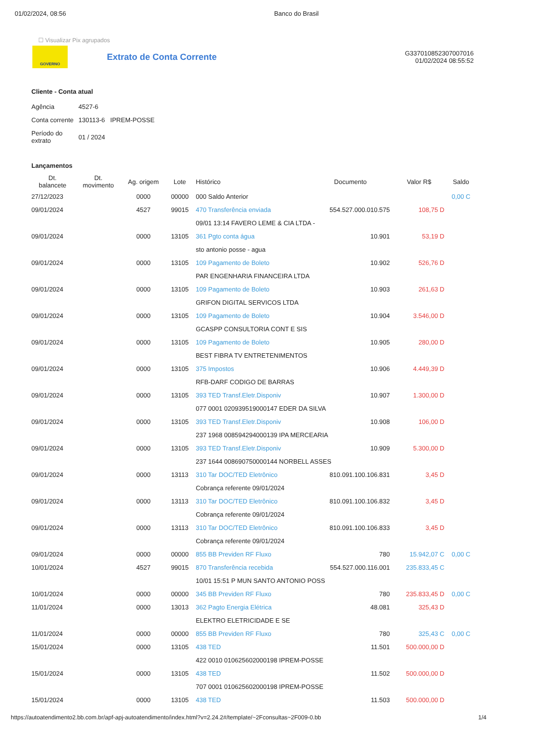01/02/2024, 08:56 Banco do Brasil
☐ Visualizar Pix agrupados
GOVERNO
Extrato de Conta Corrente
G337010852307007016
01/02/2024 08:55:52
Cliente - Conta atual
| Agência | 4527-6 |
| Conta corrente | 130113-6 IPREM-POSSE |
| Período do extrato | 01 / 2024 |
Lançamentos
| Dt. balancete | Dt. movimento | Ag. origem | Lote | Histórico | Documento | Valor R$ | Saldo |
| --- | --- | --- | --- | --- | --- | --- | --- |
| 27/12/2023 | | 0000 | 00000 | 000 Saldo Anterior | | | 0,00 C |
| 09/01/2024 | | 4527 | 99015 | 470 Transferência enviada | 554.527.000.010.575 | 108,75 D | |
| | | | | 09/01 13:14 FAVERO LEME & CIA LTDA - | | | |
| 09/01/2024 | | 0000 | 13105 | 361 Pgto conta água | 10.901 | 53,19 D | |
| | | | | sto antonio posse - agua | | | |
| 09/01/2024 | | 0000 | 13105 | 109 Pagamento de Boleto | 10.902 | 526,76 D | |
| | | | | PAR ENGENHARIA FINANCEIRA LTDA | | | |
| 09/01/2024 | | 0000 | 13105 | 109 Pagamento de Boleto | 10.903 | 261,63 D | |
| | | | | GRIFON DIGITAL SERVICOS LTDA | | | |
| 09/01/2024 | | 0000 | 13105 | 109 Pagamento de Boleto | 10.904 | 3.546,00 D | |
| | | | | GCASPP CONSULTORIA CONT E SIS | | | |
| 09/01/2024 | | 0000 | 13105 | 109 Pagamento de Boleto | 10.905 | 280,00 D | |
| | | | | BEST FIBRA TV ENTRETENIMENTOS | | | |
| 09/01/2024 | | 0000 | 13105 | 375 Impostos | 10.906 | 4.449,39 D | |
| | | | | RFB-DARF CODIGO DE BARRAS | | | |
| 09/01/2024 | | 0000 | 13105 | 393 TED Transf.Eletr.Disponiv | 10.907 | 1.300,00 D | |
| | | | | 077 0001 020939519000147 EDER DA SILVA | | | |
| 09/01/2024 | | 0000 | 13105 | 393 TED Transf.Eletr.Disponiv | 10.908 | 106,00 D | |
| | | | | 237 1968 008594294000139 IPA MERCEARIA | | | |
| 09/01/2024 | | 0000 | 13105 | 393 TED Transf.Eletr.Disponiv | 10.909 | 5.300,00 D | |
| | | | | 237 1644 008690750000144 NORBELL ASSES | | | |
| 09/01/2024 | | 0000 | 13113 | 310 Tar DOC/TED Eletrônico | 810.091.100.106.831 | 3,45 D | |
| | | | | Cobrança referente 09/01/2024 | | | |
| 09/01/2024 | | 0000 | 13113 | 310 Tar DOC/TED Eletrônico | 810.091.100.106.832 | 3,45 D | |
| | | | | Cobrança referente 09/01/2024 | | | |
| 09/01/2024 | | 0000 | 13113 | 310 Tar DOC/TED Eletrônico | 810.091.100.106.833 | 3,45 D | |
| | | | | Cobrança referente 09/01/2024 | | | |
| 09/01/2024 | | 0000 | 00000 | 855 BB Previden RF Fluxo | 780 | 15.942,07 C | 0,00 C |
| 10/01/2024 | | 4527 | 99015 | 870 Transferência recebida | 554.527.000.116.001 | 235.833,45 C | |
| | | | | 10/01 15:51 P MUN SANTO ANTONIO POSS | | | |
| 10/01/2024 | | 0000 | 00000 | 345 BB Previden RF Fluxo | 780 | 235.833,45 D | 0,00 C |
| 11/01/2024 | | 0000 | 13013 | 362 Pagto Energia Elétrica | 48.081 | 325,43 D | |
| | | | | ELEKTRO ELETRICIDADE E SE | | | |
| 11/01/2024 | | 0000 | 00000 | 855 BB Previden RF Fluxo | 780 | 325,43 C | 0,00 C |
| 15/01/2024 | | 0000 | 13105 | 438 TED | 11.501 | 500.000,00 D | |
| | | | | 422 0010 010625602000198 IPREM-POSSE | | | |
| 15/01/2024 | | 0000 | 13105 | 438 TED | 11.502 | 500.000,00 D | |
| | | | | 707 0001 010625602000198 IPREM-POSSE | | | |
| 15/01/2024 | | 0000 | 13105 | 438 TED | 11.503 | 500.000,00 D | |
https://autoatendimento2.bb.com.br/apf-apj-autoatendimento/index.html?v=2.24.2#/template/~2Fconsultas~2F009-0.bb 1/4